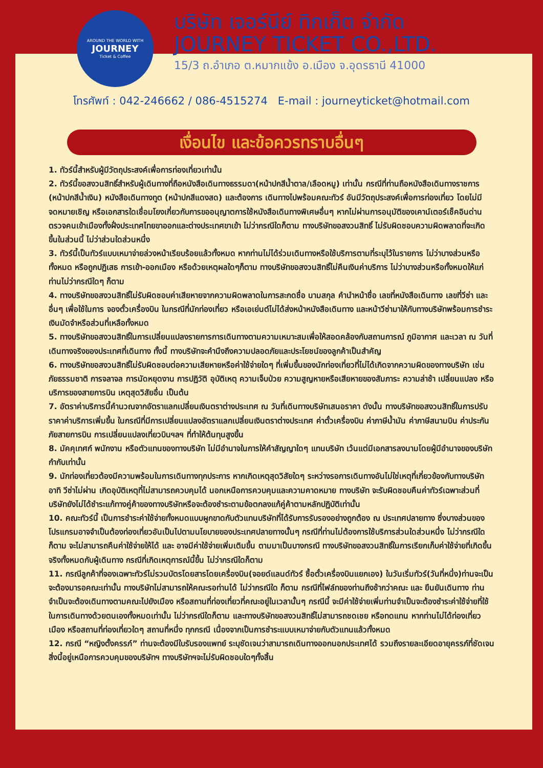AROUND THE WORLD WITH
JOURNEY
Ticket & Coffee
บริษัท เจอร์นีย์ ทิกเก็ต จำกัด
JOURNEY TICKET CO.,LTD.
15/3 ถ.อำเภอ ต.หมากแข้ง อ.เมือง จ.อุดรธานี 41000
โทรศัพท์ : 042-246662 / 086-4515274 E-mail : journeyticket@hotmail.com
เงื่อนไข และข้อควรทราบอื่นๆ
1. ทัวร์นี้สำหรับผู้มีวัตถุประสงค์เพื่อการท่องเที่ยวเท่านั้น
2. ทัวร์นี้ขอสงวนสิทธิ์สำหรับผู้เดินทางที่ถือหนังสือเดินทางธรรมดา(หน้าปกสีน้ำตาล/เลือดหมู) เท่านั้น กรณีที่ท่านถือหนังสือเดินทางราชการ (หน้าปกสีน้ำเงิน) หนังสือเดินทางทูต (หน้าปกสีแดงสด) และต้องการ เดินทางไปพร้อมคณะทัวร์ อันมีวัตถุประสงค์เพื่อการท่องเที่ยว โดยไม่มีจดหมายเชิญ หรือเอกสารใดเชื่อมโยงเกี่ยวกับการขออนุญาตการใช้หนังสือเดินทางพิเศษอื่นๆ หากไม่ผ่านการอนุมัติของเคาน์เตอร์เช็คอินด่านตรวจคนเข้าเมืองทั้งฝั่งประเทศไทยขาออกและต่างประเทศขาเข้า ไม่ว่ากรณีใดก็ตาม ทางบริษัทขอสงวนสิทธิ์ ไม่รับผิดชอบความผิดพลาดที่จะเกิดขึ้นในส่วนนี้ ไม่ว่าส่วนใดส่วนหนึ่ง
3. ทัวร์นี้เป็นทัวร์แบบเหมาจ่ายล่วงหน้าเรียบร้อยแล้วทั้งหมด หากท่านไม่ได้ร่วมเดินทางหรือใช้บริการตามที่ระบุไว้ในรายการ ไม่ว่าบางส่วนหรือทั้งหมด หรือถูกปฏิเสธ การเข้า-ออกเมือง หรือด้วยเหตุผลใดๆก็ตาม ทางบริษัทขอสงวนสิทธิ์ไม่คืนเงินค่าบริการ ไม่ว่าบางส่วนหรือทั้งหมดให้แก่ท่านไม่ว่ากรณีใดๆ ก็ตาม
4. ทางบริษัทขอสงวนสิทธิ์ไม่รับผิดชอบค่าเสียหายจากความผิดพลาดในการสะกดชื่อ นามสกุล คำนำหน้าชื่อ เลขที่หนังสือเดินทาง เลขที่วีซ่า และ อื่นๆ เพื่อใช้ในการ จองตั๋วเครื่องบิน ในกรณีที่นักท่องเที่ยว หรือเอเย่นต์ไม่ได้ส่งหน้าหนังสือเดินทาง และหน้าวีซ่ามาให้กับทางบริษัทพร้อมการชำระเงินมัดจำหรือส่วนที่เหลือทั้งหมด
5. ทางบริษัทขอสงวนสิทธิ์ในการเปลี่ยนแปลงรายการการเดินทางตามความเหมาะสมเพื่อให้สอดคล้องกับสถานการณ์ ภูมิอากาศ และเวลา ณ วันที่เดินทางจริงของประเทศที่เดินทาง ทั้งนี้ ทางบริษัทจะคำนึงถึงความปลอดภัยและประโยชน์ของลูกค้าเป็นสำคัญ
6. ทางบริษัทขอสงวนสิทธิ์ไม่รับผิดชอบต่อความเสียหายหรือค่าใช้จ่ายใดๆ ที่เพิ่มขึ้นของนักท่องเที่ยวที่ไม่ได้เกิดจากความผิดของทางบริษัท เช่น ภัยธรรมชาติ การจลาจล การนัดหยุดงาน การปฏิวัติ อุบัติเหตุ ความเจ็บป่วย ความสูญหายหรือเสียหายของสัมภาระ ความล่าช้า เปลี่ยนแปลง หรือบริการของสายการบิน เหตุสุดวิสัยอื่น เป็นต้น
7. อัตราค่าบริการนี้คำนวณจากอัตราแลกเปลี่ยนเงินตราต่างประเทศ ณ วันที่เดินทางบริษัทเสนอราคา ดังนั้น ทางบริษัทขอสงวนสิทธิ์ในการปรับราคาค่าบริการเพิ่มขึ้น ในกรณีที่มีการเปลี่ยนแปลงอัตราแลกเปลี่ยนเงินตราต่างประเทศ ค่าตั๋วเครื่องบิน ค่าภาษีน้ำมัน ค่าภาษีสนามบิน ค่าประกันภัยสายการบิน การเปลี่ยนแปลงเที่ยวบินฯลฯ ที่ทำให้ต้นทุนสูงขึ้น
8. มัคคุเทศก์ พนักงาน หรือตัวแทนของทางบริษัท ไม่มีอำนาจในการให้คำสัญญาใดๆ แทนบริษัท เว้นแต่มีเอกสารลงนามโดยผู้มีอำนาจของบริษัทกำกับเท่านั้น
9. นักท่องเที่ยวต้องมีความพร้อมในการเดินทางทุกประการ หากเกิดเหตุสุดวิสัยใดๆ ระหว่างรอการเดินทางอันไม่ใช่เหตุที่เกี่ยวข้องกับทางบริษัท อาทิ วีซ่าไม่ผ่าน เกิดอุบัติเหตุที่ไม่สามารถควบคุมได้ นอกเหนือการควบคุมและความคาดหมาย ทางบริษัท จะรับผิดชอบคืนค่าทัวร์เฉพาะส่วนที่บริษัทยังไม่ได้ชำระแก้ทางคู่ค้าของทางบริษัทหรือจะต้องชำระตามข้อตกลงแก้คู่ค้าตามหลักปฏิบัติเท่านั้น
10. คณะทัวร์นี้ เป็นการชำระค่าใช้จ่ายทั้งหมดแบบผูกขาดกับตัวแทนบริษัทที่ได้รับการรับรองอย่างถูกต้อง ณ ประเทศปลายทาง ซึ่งบางส่วนของโปรแกรมอาจจำเป็นต้องท่องเที่ยวอันเป็นไปตามนโยบายของประเทศปลายทางนั้นๆ กรณีที่ท่านไม่ต้องการใช้บริการส่วนใดส่วนหนึ่ง ไม่ว่ากรณีใดก็ตาม จะไม่สามารถคืนค่าใช้จ่ายให้ได้ และ อาจมีค่าใช้จ่ายเพิ่มเติมขึ้น ตามมาเป็นบางกรณี ทางบริษัทขอสงวนสิทธิ์ในการเรียกเก็บค่าใช้จ่ายที่เกิดขึ้นจริงทั้งหมดกับผู้เดินทาง กรณีที่เกิดเหตุการณ์นี้ขึ้น ไม่ว่ากรณีใดก็ตาม
11. กรณีลูกค้าที่จองเฉพาะทัวร์ไม่รวมบัตรโดยสารโดยเครื่องบิน(จอยด์แลนด์ทัวร์ ซื้อตั๋วเครื่องบินแยกเอง) ในวันเริ่มทัวร์(วันที่หนึ่ง)ท่านจะเป็นจะต้องมารอคณะเท่านั้น ทางบริษัทไม่สามารถให้คณะรอท่านได้ ไม่ว่ากรณีใด ก็ตาม กรณีที่ไฟล์ทของท่านถึงช้ากว่าคณะ และ ยืนยันเดินทาง ท่านจำเป็นจะต้องเดินทางตามคณะไปยังเมือง หรือสถานที่ท่องเที่ยวที่คณะอยู่ในเวลานั้นๆ กรณีนี้ จะมีค่าใช้จ่ายเพิ่มท่านจำเป็นจะต้องชำระค่าใช้จ่ายที่ใช้ในการเดินทางด้วยตนเองทั้งหมดเท่านั้น ไม่ว่ากรณีใดก็ตาม และทางบริษัทขอสงวนสิทธิ์ไม่สามารถชดเชย หรือทดแทน หากท่านไม่ได้ท่องเที่ยวเมือง หรือสถานที่ท่องเที่ยวใดๆ สถานที่หนึ่ง ทุกกรณี เนื่องจากเป็นการชำระแบบเหมาจ่ายกับตัวแทนแล้วทั้งหมด
12. กรณี “หญิงตั้งครรภ์” ท่านจะต้องมีใบรับรองแพทย์ ระบุชัดเจนว่าสามารถเดินทางออกนอกประเทศได้ รวมถึงรายละเอียดอายุครรภ์ที่ชัดเจน สิ่งนี้อยู่เหนือการควบคุมของบริษัทฯ ทางบริษัทฯจะไม่รับผิดชอบใดๆทั้งสิ้น